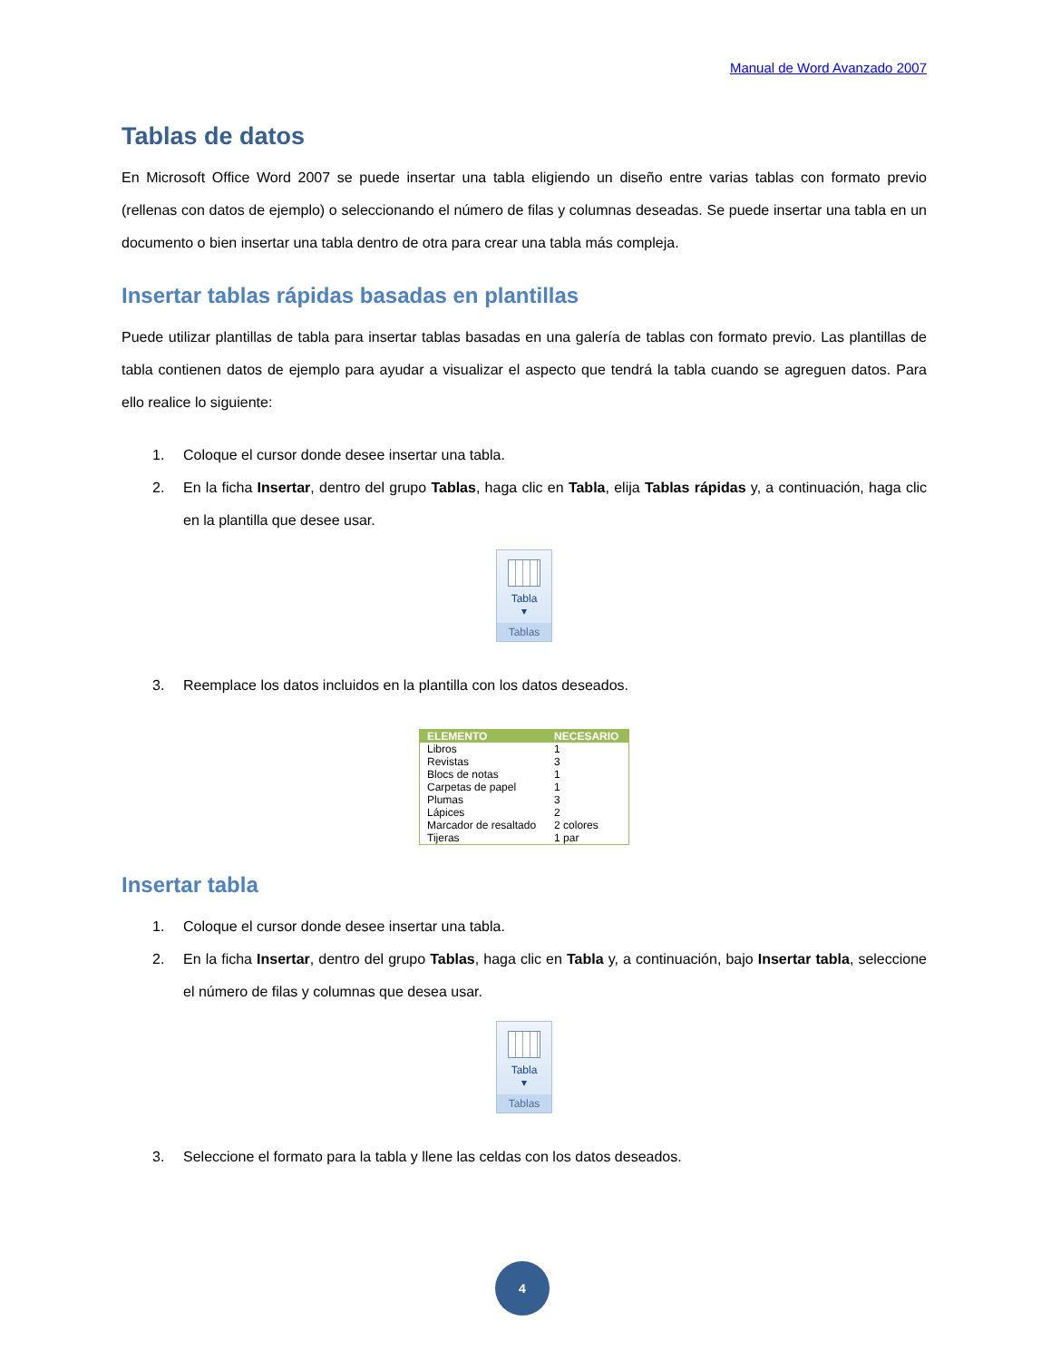Manual de Word Avanzado 2007
Tablas de datos
En Microsoft Office Word 2007 se puede insertar una tabla eligiendo un diseño entre varias tablas con formato previo (rellenas con datos de ejemplo) o seleccionando el número de filas y columnas deseadas. Se puede insertar una tabla en un documento o bien insertar una tabla dentro de otra para crear una tabla más compleja.
Insertar tablas rápidas basadas en plantillas
Puede utilizar plantillas de tabla para insertar tablas basadas en una galería de tablas con formato previo. Las plantillas de tabla contienen datos de ejemplo para ayudar a visualizar el aspecto que tendrá la tabla cuando se agreguen datos. Para ello realice lo siguiente:
1. Coloque el cursor donde desee insertar una tabla.
2. En la ficha Insertar, dentro del grupo Tablas, haga clic en Tabla, elija Tablas rápidas y, a continuación, haga clic en la plantilla que desee usar.
Tabla
▾
Tablas
3. Reemplace los datos incluidos en la plantilla con los datos deseados.
| ELEMENTO | NECESARIO |
| --- | --- |
| Libros | 1 |
| Revistas | 3 |
| Blocs de notas | 1 |
| Carpetas de papel | 1 |
| Plumas | 3 |
| Lápices | 2 |
| Marcador de resaltado | 2 colores |
| Tijeras | 1 par |
Insertar tabla
1. Coloque el cursor donde desee insertar una tabla.
2. En la ficha Insertar, dentro del grupo Tablas, haga clic en Tabla y, a continuación, bajo Insertar tabla, seleccione el número de filas y columnas que desea usar.
Tabla
▾
Tablas
3. Seleccione el formato para la tabla y llene las celdas con los datos deseados.
4